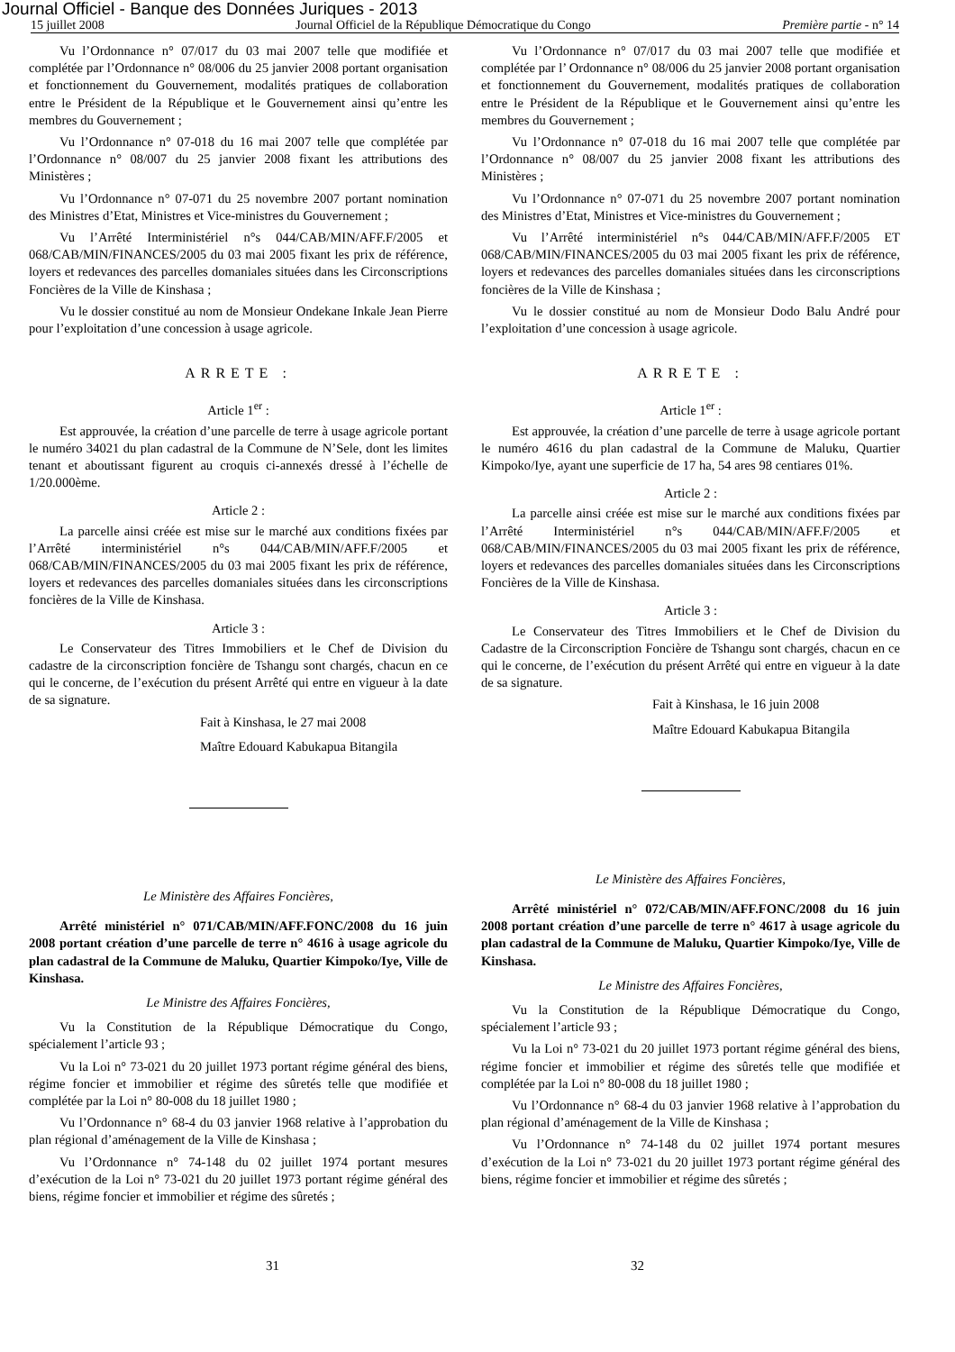Journal Officiel - Banque des Données Juriques - 2013
15 juillet 2008 Journal Officiel de la République Démocratique du Congo Première partie - n° 14
Vu l’Ordonnance n° 07/017 du 03 mai 2007 telle que modifiée et complétée par l’Ordonnance n° 08/006 du 25 janvier 2008 portant organisation et fonctionnement du Gouvernement, modalités pratiques de collaboration entre le Président de la République et le Gouvernement ainsi qu’entre les membres du Gouvernement ;
Vu l’Ordonnance n° 07-018 du 16 mai 2007 telle que complétée par l’Ordonnance n° 08/007 du 25 janvier 2008 fixant les attributions des Ministères ;
Vu l’Ordonnance n° 07-071 du 25 novembre 2007 portant nomination des Ministres d’Etat, Ministres et Vice-ministres du Gouvernement ;
Vu l’Arrêté Interministériel n°s 044/CAB/MIN/AFF.F/2005 et 068/CAB/MIN/FINANCES/2005 du 03 mai 2005 fixant les prix de référence, loyers et redevances des parcelles domaniales situées dans les Circonscriptions Foncières de la Ville de Kinshasa ;
Vu le dossier constitué au nom de Monsieur Ondekane Inkale Jean Pierre pour l’exploitation d’une concession à usage agricole.
ARRETE :
Article 1<sup>er</sup> :
Est approuvée, la création d’une parcelle de terre à usage agricole portant le numéro 34021 du plan cadastral de la Commune de N’Sele, dont les limites tenant et aboutissant figurent au croquis ci-annexés dressé à l’échelle de 1/20.000ème.
Article 2 :
La parcelle ainsi créée est mise sur le marché aux conditions fixées par l’Arrêté interministériel n°s 044/CAB/MIN/AFF.F/2005 et 068/CAB/MIN/FINANCES/2005 du 03 mai 2005 fixant les prix de référence, loyers et redevances des parcelles domaniales situées dans les circonscriptions foncières de la Ville de Kinshasa.
Article 3 :
Le Conservateur des Titres Immobiliers et le Chef de Division du cadastre de la circonscription foncière de Tshangu sont chargés, chacun en ce qui le concerne, de l’exécution du présent Arrêté qui entre en vigueur à la date de sa signature.
Fait à Kinshasa, le 27 mai 2008
Maître Edouard Kabukapua Bitangila
Le Ministère des Affaires Foncières,
Arrêté ministériel n° 071/CAB/MIN/AFF.FONC/2008 du 16 juin 2008 portant création d’une parcelle de terre n° 4616 à usage agricole du plan cadastral de la Commune de Maluku, Quartier Kimpoko/Iye, Ville de Kinshasa.
Le Ministre des Affaires Foncières,
Vu la Constitution de la République Démocratique du Congo, spécialement l’article 93 ;
Vu la Loi n° 73-021 du 20 juillet 1973 portant régime général des biens, régime foncier et immobilier et régime des sûretés telle que modifiée et complétée par la Loi n° 80-008 du 18 juillet 1980 ;
Vu l’Ordonnance n° 68-4 du 03 janvier 1968 relative à l’approbation du plan régional d’aménagement de la Ville de Kinshasa ;
Vu l’Ordonnance n° 74-148 du 02 juillet 1974 portant mesures d’exécution de la Loi n° 73-021 du 20 juillet 1973 portant régime général des biens, régime foncier et immobilier et régime des sûretés ;
Vu l’Ordonnance n° 07/017 du 03 mai 2007 telle que modifiée et complétée par l’ Ordonnance n° 08/006 du 25 janvier 2008 portant organisation et fonctionnement du Gouvernement, modalités pratiques de collaboration entre le Président de la République et le Gouvernement ainsi qu’entre les membres du Gouvernement ;
Vu l’Ordonnance n° 07-018 du 16 mai 2007 telle que complétée par l’Ordonnance n° 08/007 du 25 janvier 2008 fixant les attributions des Ministères ;
Vu l’Ordonnance n° 07-071 du 25 novembre 2007 portant nomination des Ministres d’Etat, Ministres et Vice-ministres du Gouvernement ;
Vu l’Arrêté interministériel n°s 044/CAB/MIN/AFF.F/2005 ET 068/CAB/MIN/FINANCES/2005 du 03 mai 2005 fixant les prix de référence, loyers et redevances des parcelles domaniales situées dans les circonscriptions foncières de la Ville de Kinshasa ;
Vu le dossier constitué au nom de Monsieur Dodo Balu André pour l’exploitation d’une concession à usage agricole.
ARRETE :
Article 1<sup>er</sup> :
Est approuvée, la création d’une parcelle de terre à usage agricole portant le numéro 4616 du plan cadastral de la Commune de Maluku, Quartier Kimpoko/Iye, ayant une superficie de 17 ha, 54 ares 98 centiares 01%.
Article 2 :
La parcelle ainsi créée est mise sur le marché aux conditions fixées par l’Arrêté Interministériel n°s 044/CAB/MIN/AFF.F/2005 et 068/CAB/MIN/FINANCES/2005 du 03 mai 2005 fixant les prix de référence, loyers et redevances des parcelles domaniales situées dans les Circonscriptions Foncières de la Ville de Kinshasa.
Article 3 :
Le Conservateur des Titres Immobiliers et le Chef de Division du Cadastre de la Circonscription Foncière de Tshangu sont chargés, chacun en ce qui le concerne, de l’exécution du présent Arrêté qui entre en vigueur à la date de sa signature.
Fait à Kinshasa, le 16 juin 2008
Maître Edouard Kabukapua Bitangila
Le Ministère des Affaires Foncières,
Arrêté ministériel n° 072/CAB/MIN/AFF.FONC/2008 du 16 juin 2008 portant création d’une parcelle de terre n° 4617 à usage agricole du plan cadastral de la Commune de Maluku, Quartier Kimpoko/Iye, Ville de Kinshasa.
Le Ministre des Affaires Foncières,
Vu la Constitution de la République Démocratique du Congo, spécialement l’article 93 ;
Vu la Loi n° 73-021 du 20 juillet 1973 portant régime général des biens, régime foncier et immobilier et régime des sûretés telle que modifiée et complétée par la Loi n° 80-008 du 18 juillet 1980 ;
Vu l’Ordonnance n° 68-4 du 03 janvier 1968 relative à l’approbation du plan régional d’aménagement de la Ville de Kinshasa ;
Vu l’Ordonnance n° 74-148 du 02 juillet 1974 portant mesures d’exécution de la Loi n° 73-021 du 20 juillet 1973 portant régime général des biens, régime foncier et immobilier et régime des sûretés ;
31 32